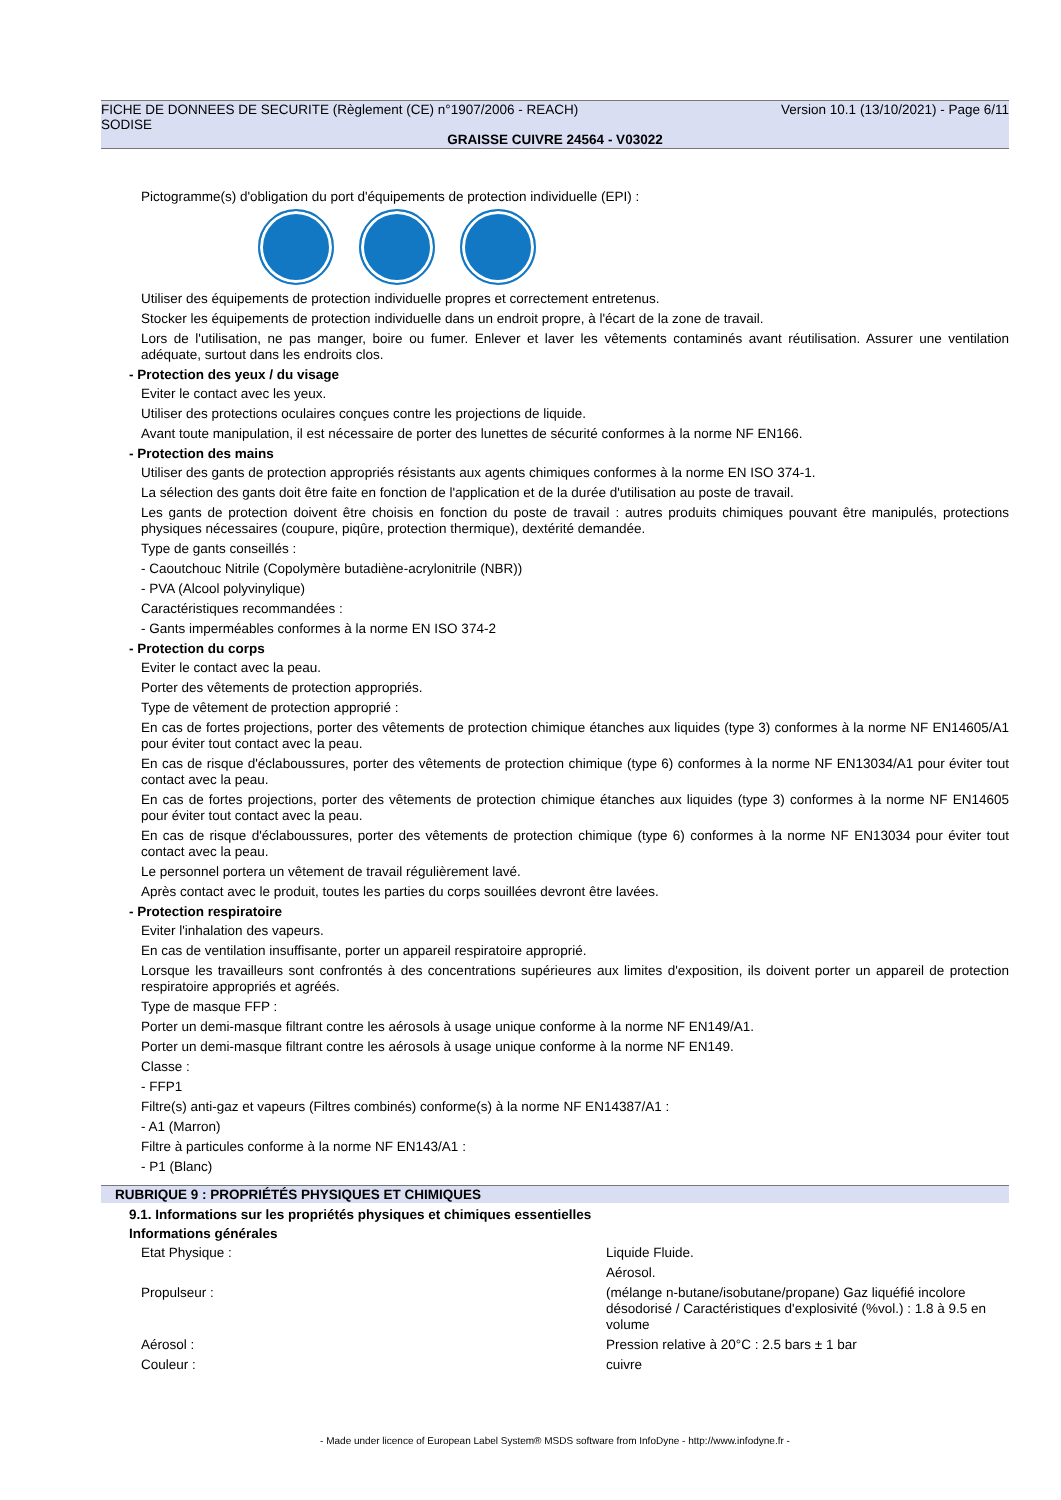FICHE DE DONNEES DE SECURITE (Règlement (CE) n°1907/2006 - REACH) Version 10.1 (13/10/2021) - Page 6/11
SODISE
GRAISSE CUIVRE 24564 - V03022
Pictogramme(s) d'obligation du port d'équipements de protection individuelle (EPI) :
Utiliser des équipements de protection individuelle propres et correctement entretenus.
Stocker les équipements de protection individuelle dans un endroit propre, à l'écart de la zone de travail.
Lors de l'utilisation, ne pas manger, boire ou fumer. Enlever et laver les vêtements contaminés avant réutilisation. Assurer une ventilation adéquate, surtout dans les endroits clos.
- Protection des yeux / du visage
Eviter le contact avec les yeux.
Utiliser des protections oculaires conçues contre les projections de liquide.
Avant toute manipulation, il est nécessaire de porter des lunettes de sécurité conformes à la norme NF EN166.
- Protection des mains
Utiliser des gants de protection appropriés résistants aux agents chimiques conformes à la norme EN ISO 374-1.
La sélection des gants doit être faite en fonction de l'application et de la durée d'utilisation au poste de travail.
Les gants de protection doivent être choisis en fonction du poste de travail : autres produits chimiques pouvant être manipulés, protections physiques nécessaires (coupure, piqûre, protection thermique), dextérité demandée.
Type de gants conseillés :
- Caoutchouc Nitrile (Copolymère butadiène-acrylonitrile (NBR))
- PVA (Alcool polyvinylique)
Caractéristiques recommandées :
- Gants imperméables conformes à la norme EN ISO 374-2
- Protection du corps
Eviter le contact avec la peau.
Porter des vêtements de protection appropriés.
Type de vêtement de protection approprié :
En cas de fortes projections, porter des vêtements de protection chimique étanches aux liquides (type 3) conformes à la norme NF EN14605/A1 pour éviter tout contact avec la peau.
En cas de risque d'éclaboussures, porter des vêtements de protection chimique (type 6) conformes à la norme NF EN13034/A1 pour éviter tout contact avec la peau.
En cas de fortes projections, porter des vêtements de protection chimique étanches aux liquides (type 3) conformes à la norme NF EN14605 pour éviter tout contact avec la peau.
En cas de risque d'éclaboussures, porter des vêtements de protection chimique (type 6) conformes à la norme NF EN13034 pour éviter tout contact avec la peau.
Le personnel portera un vêtement de travail régulièrement lavé.
Après contact avec le produit, toutes les parties du corps souillées devront être lavées.
- Protection respiratoire
Eviter l'inhalation des vapeurs.
En cas de ventilation insuffisante, porter un appareil respiratoire approprié.
Lorsque les travailleurs sont confrontés à des concentrations supérieures aux limites d'exposition, ils doivent porter un appareil de protection respiratoire appropriés et agréés.
Type de masque FFP :
Porter un demi-masque filtrant contre les aérosols à usage unique conforme à la norme NF EN149/A1.
Porter un demi-masque filtrant contre les aérosols à usage unique conforme à la norme NF EN149.
Classe :
- FFP1
Filtre(s) anti-gaz et vapeurs (Filtres combinés) conforme(s) à la norme NF EN14387/A1 :
- A1 (Marron)
Filtre à particules conforme à la norme NF EN143/A1 :
- P1 (Blanc)
RUBRIQUE 9 : PROPRIÉTÉS PHYSIQUES ET CHIMIQUES
9.1. Informations sur les propriétés physiques et chimiques essentielles
Informations générales
Etat Physique : Liquide Fluide.
Aérosol.
Propulseur : (mélange n-butane/isobutane/propane) Gaz liquéfié incolore désodorisé / Caractéristiques d'explosivité (%vol.) : 1.8 à 9.5 en volume
Aérosol : Pression relative à 20°C : 2.5 bars ± 1 bar
Couleur : cuivre
- Made under licence of European Label System® MSDS software from InfoDyne - http://www.infodyne.fr -